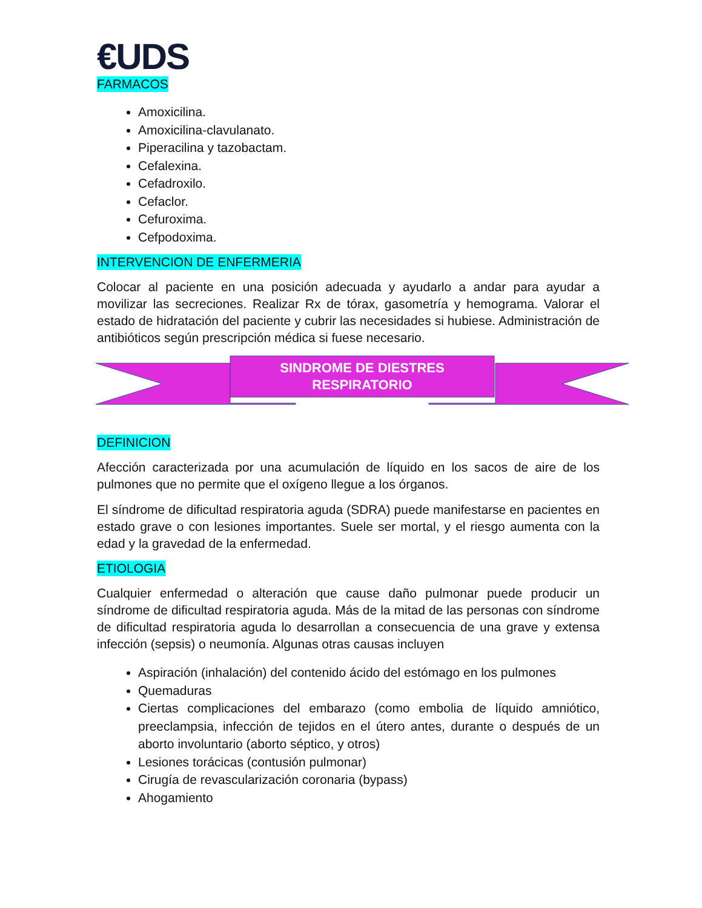€UDS
FARMACOS
Amoxicilina.
Amoxicilina-clavulanato.
Piperacilina y tazobactam.
Cefalexina.
Cefadroxilo.
Cefaclor.
Cefuroxima.
Cefpodoxima.
INTERVENCION DE ENFERMERIA
Colocar al paciente en una posición adecuada y ayudarlo a andar para ayudar a movilizar las secreciones. Realizar Rx de tórax, gasometría y hemograma. Valorar el estado de hidratación del paciente y cubrir las necesidades si hubiese. Administración de antibióticos según prescripción médica si fuese necesario.
SINDROME DE DIESTRES
RESPIRATORIO
DEFINICION
Afección caracterizada por una acumulación de líquido en los sacos de aire de los pulmones que no permite que el oxígeno llegue a los órganos.
El síndrome de dificultad respiratoria aguda (SDRA) puede manifestarse en pacientes en estado grave o con lesiones importantes. Suele ser mortal, y el riesgo aumenta con la edad y la gravedad de la enfermedad.
ETIOLOGIA
Cualquier enfermedad o alteración que cause daño pulmonar puede producir un síndrome de dificultad respiratoria aguda. Más de la mitad de las personas con síndrome de dificultad respiratoria aguda lo desarrollan a consecuencia de una grave y extensa infección (sepsis) o neumonía. Algunas otras causas incluyen
Aspiración (inhalación) del contenido ácido del estómago en los pulmones
Quemaduras
Ciertas complicaciones del embarazo (como embolia de líquido amniótico, preeclampsia, infección de tejidos en el útero antes, durante o después de un aborto involuntario (aborto séptico, y otros)
Lesiones torácicas (contusión pulmonar)
Cirugía de revascularización coronaria (bypass)
Ahogamiento